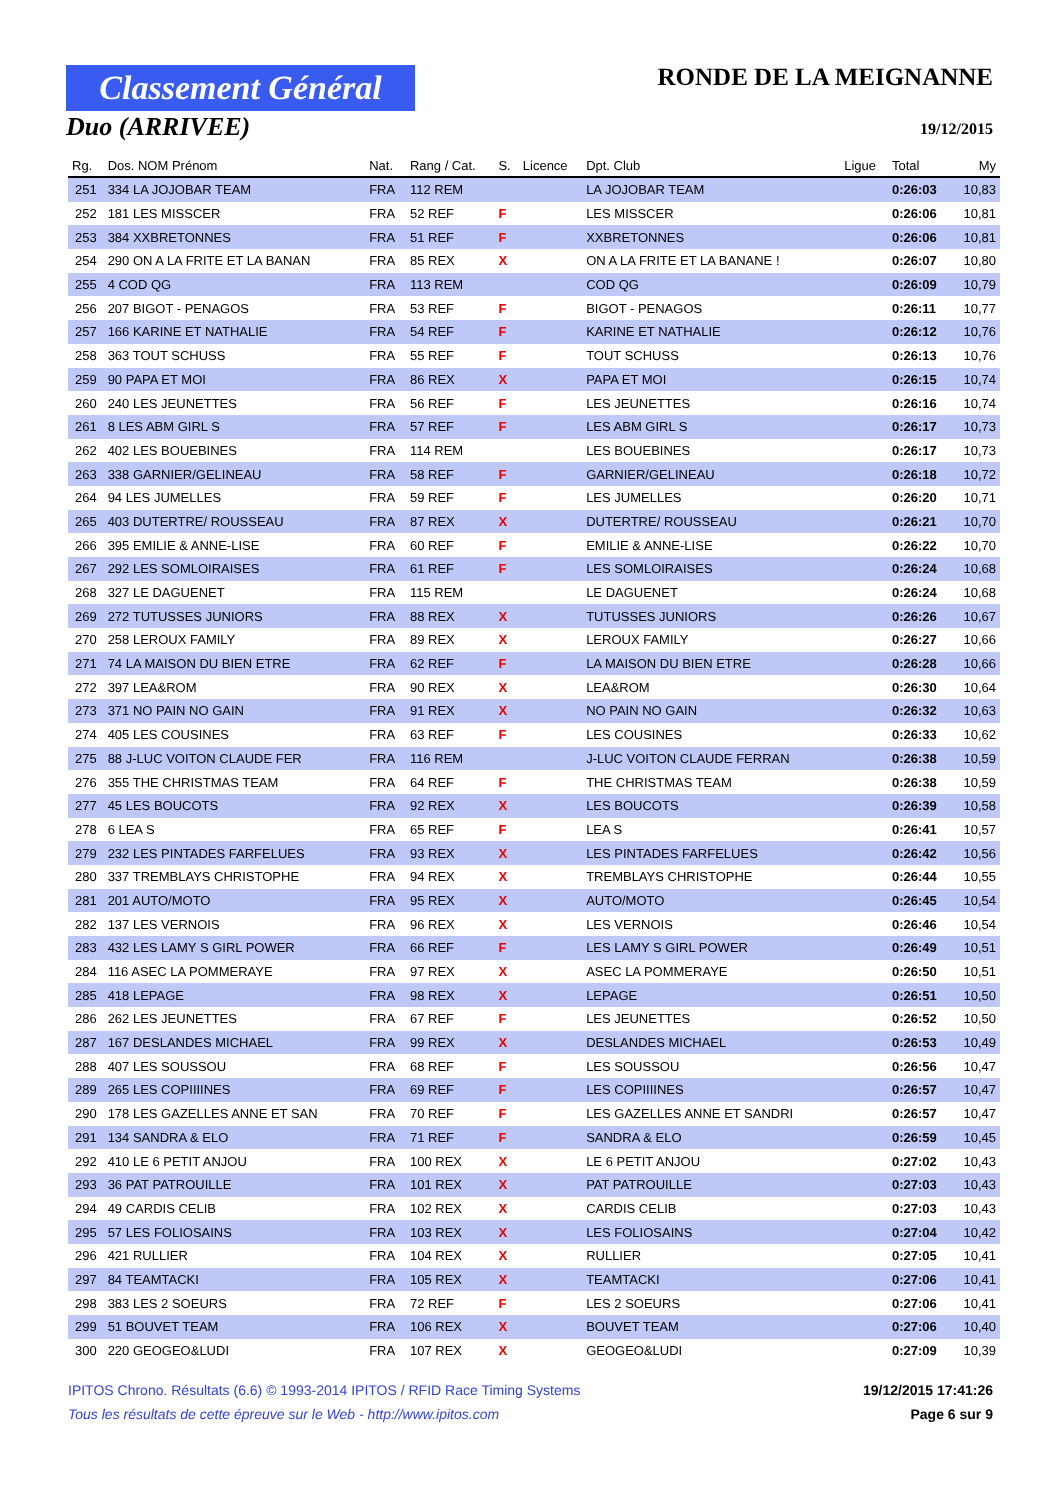Classement Général
Duo (ARRIVEE)
RONDE DE LA MEIGNANNE
19/12/2015
| Rg. | Dos. NOM Prénom | Nat. | Rang / Cat. | S. | Licence | Dpt. Club | Ligue | Total | My |
| --- | --- | --- | --- | --- | --- | --- | --- | --- | --- |
| 251 | 334 LA JOJOBAR TEAM | FRA | 112 REM | | | LA JOJOBAR TEAM | | 0:26:03 | 10,83 |
| 252 | 181 LES MISSCER | FRA | 52 REF | F | | LES MISSCER | | 0:26:06 | 10,81 |
| 253 | 384 XXBRETONNES | FRA | 51 REF | F | | XXBRETONNES | | 0:26:06 | 10,81 |
| 254 | 290 ON A LA FRITE ET LA BANAN | FRA | 85 REX | X | | ON A LA FRITE ET LA BANANE ! | | 0:26:07 | 10,80 |
| 255 | 4 COD QG | FRA | 113 REM | | | COD QG | | 0:26:09 | 10,79 |
| 256 | 207 BIGOT - PENAGOS | FRA | 53 REF | F | | BIGOT - PENAGOS | | 0:26:11 | 10,77 |
| 257 | 166 KARINE ET NATHALIE | FRA | 54 REF | F | | KARINE ET NATHALIE | | 0:26:12 | 10,76 |
| 258 | 363 TOUT SCHUSS | FRA | 55 REF | F | | TOUT SCHUSS | | 0:26:13 | 10,76 |
| 259 | 90 PAPA ET MOI | FRA | 86 REX | X | | PAPA ET MOI | | 0:26:15 | 10,74 |
| 260 | 240 LES JEUNETTES | FRA | 56 REF | F | | LES JEUNETTES | | 0:26:16 | 10,74 |
| 261 | 8 LES ABM GIRL S | FRA | 57 REF | F | | LES ABM GIRL S | | 0:26:17 | 10,73 |
| 262 | 402 LES BOUEBINES | FRA | 114 REM | | | LES BOUEBINES | | 0:26:17 | 10,73 |
| 263 | 338 GARNIER/GELINEAU | FRA | 58 REF | F | | GARNIER/GELINEAU | | 0:26:18 | 10,72 |
| 264 | 94 LES JUMELLES | FRA | 59 REF | F | | LES JUMELLES | | 0:26:20 | 10,71 |
| 265 | 403 DUTERTRE/ ROUSSEAU | FRA | 87 REX | X | | DUTERTRE/ ROUSSEAU | | 0:26:21 | 10,70 |
| 266 | 395 EMILIE & ANNE-LISE | FRA | 60 REF | F | | EMILIE & ANNE-LISE | | 0:26:22 | 10,70 |
| 267 | 292 LES SOMLOIRAISES | FRA | 61 REF | F | | LES SOMLOIRAISES | | 0:26:24 | 10,68 |
| 268 | 327 LE DAGUENET | FRA | 115 REM | | | LE DAGUENET | | 0:26:24 | 10,68 |
| 269 | 272 TUTUSSES JUNIORS | FRA | 88 REX | X | | TUTUSSES JUNIORS | | 0:26:26 | 10,67 |
| 270 | 258 LEROUX FAMILY | FRA | 89 REX | X | | LEROUX FAMILY | | 0:26:27 | 10,66 |
| 271 | 74 LA MAISON DU BIEN ETRE | FRA | 62 REF | F | | LA MAISON DU BIEN ETRE | | 0:26:28 | 10,66 |
| 272 | 397 LEA&ROM | FRA | 90 REX | X | | LEA&ROM | | 0:26:30 | 10,64 |
| 273 | 371 NO PAIN NO GAIN | FRA | 91 REX | X | | NO PAIN NO GAIN | | 0:26:32 | 10,63 |
| 274 | 405 LES COUSINES | FRA | 63 REF | F | | LES COUSINES | | 0:26:33 | 10,62 |
| 275 | 88 J-LUC VOITON CLAUDE FER | FRA | 116 REM | | | J-LUC VOITON CLAUDE FERRAN | | 0:26:38 | 10,59 |
| 276 | 355 THE CHRISTMAS TEAM | FRA | 64 REF | F | | THE CHRISTMAS TEAM | | 0:26:38 | 10,59 |
| 277 | 45 LES BOUCOTS | FRA | 92 REX | X | | LES BOUCOTS | | 0:26:39 | 10,58 |
| 278 | 6 LEA S | FRA | 65 REF | F | | LEA S | | 0:26:41 | 10,57 |
| 279 | 232 LES PINTADES FARFELUES | FRA | 93 REX | X | | LES PINTADES FARFELUES | | 0:26:42 | 10,56 |
| 280 | 337 TREMBLAYS CHRISTOPHE | FRA | 94 REX | X | | TREMBLAYS CHRISTOPHE | | 0:26:44 | 10,55 |
| 281 | 201 AUTO/MOTO | FRA | 95 REX | X | | AUTO/MOTO | | 0:26:45 | 10,54 |
| 282 | 137 LES VERNOIS | FRA | 96 REX | X | | LES VERNOIS | | 0:26:46 | 10,54 |
| 283 | 432 LES LAMY S GIRL POWER | FRA | 66 REF | F | | LES LAMY S GIRL POWER | | 0:26:49 | 10,51 |
| 284 | 116 ASEC LA POMMERAYE | FRA | 97 REX | X | | ASEC LA POMMERAYE | | 0:26:50 | 10,51 |
| 285 | 418 LEPAGE | FRA | 98 REX | X | | LEPAGE | | 0:26:51 | 10,50 |
| 286 | 262 LES JEUNETTES | FRA | 67 REF | F | | LES JEUNETTES | | 0:26:52 | 10,50 |
| 287 | 167 DESLANDES MICHAEL | FRA | 99 REX | X | | DESLANDES MICHAEL | | 0:26:53 | 10,49 |
| 288 | 407 LES SOUSSOU | FRA | 68 REF | F | | LES SOUSSOU | | 0:26:56 | 10,47 |
| 289 | 265 LES COPIIIINES | FRA | 69 REF | F | | LES COPIIIINES | | 0:26:57 | 10,47 |
| 290 | 178 LES GAZELLES ANNE ET SAN | FRA | 70 REF | F | | LES GAZELLES ANNE ET SANDRI | | 0:26:57 | 10,47 |
| 291 | 134 SANDRA & ELO | FRA | 71 REF | F | | SANDRA & ELO | | 0:26:59 | 10,45 |
| 292 | 410 LE 6 PETIT ANJOU | FRA | 100 REX | X | | LE 6 PETIT ANJOU | | 0:27:02 | 10,43 |
| 293 | 36 PAT PATROUILLE | FRA | 101 REX | X | | PAT PATROUILLE | | 0:27:03 | 10,43 |
| 294 | 49 CARDIS CELIB | FRA | 102 REX | X | | CARDIS CELIB | | 0:27:03 | 10,43 |
| 295 | 57 LES FOLIOSAINS | FRA | 103 REX | X | | LES FOLIOSAINS | | 0:27:04 | 10,42 |
| 296 | 421 RULLIER | FRA | 104 REX | X | | RULLIER | | 0:27:05 | 10,41 |
| 297 | 84 TEAMTACKI | FRA | 105 REX | X | | TEAMTACKI | | 0:27:06 | 10,41 |
| 298 | 383 LES 2 SOEURS | FRA | 72 REF | F | | LES 2 SOEURS | | 0:27:06 | 10,41 |
| 299 | 51 BOUVET TEAM | FRA | 106 REX | X | | BOUVET TEAM | | 0:27:06 | 10,40 |
| 300 | 220 GEOGEO&LUDI | FRA | 107 REX | X | | GEOGEO&LUDI | | 0:27:09 | 10,39 |
IPITOS Chrono. Résultats (6.6) © 1993-2014 IPITOS / RFID Race Timing Systems 19/12/2015 17:41:26
Tous les résultats de cette épreuve sur le Web - http://www.ipitos.com Page 6 sur 9